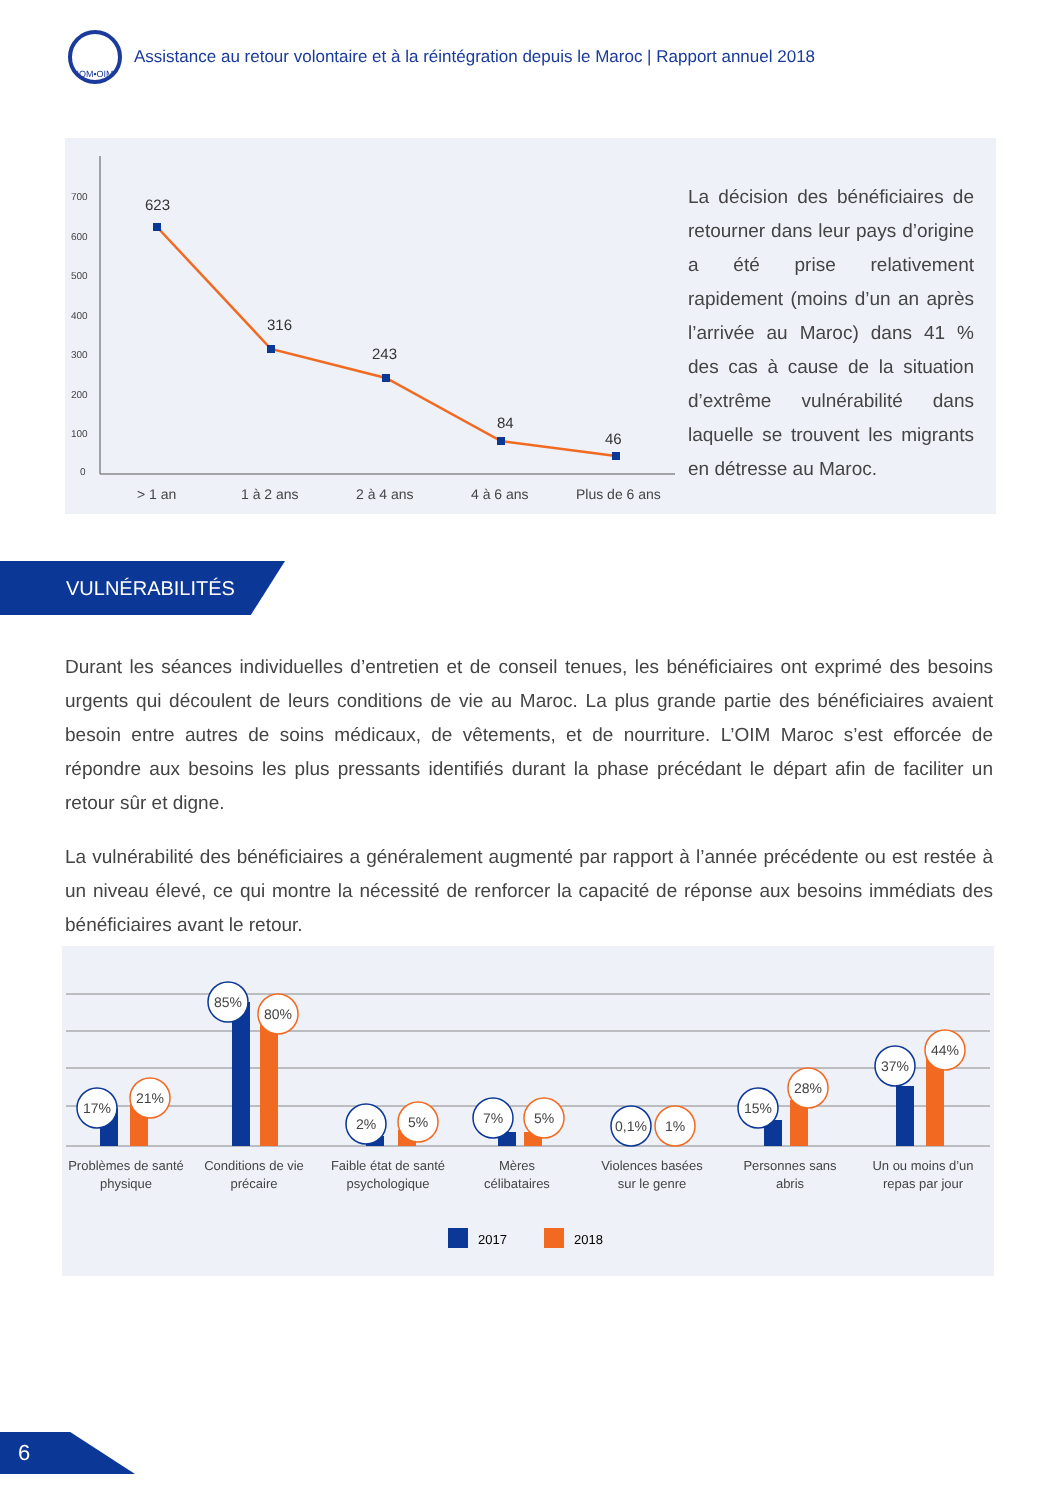IOM•OIM
Assistance au retour volontaire et à la réintégration depuis le Maroc | Rapport annuel 2018
700
600
500
400
300
200
100
0
623
316
243
84
46
> 1 an
1 à 2 ans
2 à 4 ans
4 à 6 ans
Plus de 6 ans
La décision des bénéficiaires de retourner dans leur pays d’origine a été prise relativement rapidement (moins d’un an après l’arrivée au Maroc) dans 41 % des cas à cause de la situation d’extrême vulnérabilité dans laquelle se trouvent les migrants en détresse au Maroc.
VULNÉRABILITÉS
Durant les séances individuelles d’entretien et de conseil tenues, les bénéficiaires ont exprimé des besoins urgents qui découlent de leurs conditions de vie au Maroc. La plus grande partie des bénéficiaires avaient besoin entre autres de soins médicaux, de vêtements, et de nourriture. L’OIM Maroc s’est efforcée de répondre aux besoins les plus pressants identifiés durant la phase précédant le départ afin de faciliter un retour sûr et digne.
La vulnérabilité des bénéficiaires a généralement augmenté par rapport à l’année précédente ou est restée à un niveau élevé, ce qui montre la nécessité de renforcer la capacité de réponse aux besoins immédiats des bénéficiaires avant le retour.
17%
21%
85%
80%
2%
5%
7%
5%
0,1%
1%
15%
28%
37%
44%
Problèmes de santé
physique
Conditions de vie
précaire
Faible état de santé
psychologique
Mères
célibataires
Violences basées
sur le genre
Personnes sans
abris
Un ou moins d’un
repas par jour
2017
2018
6